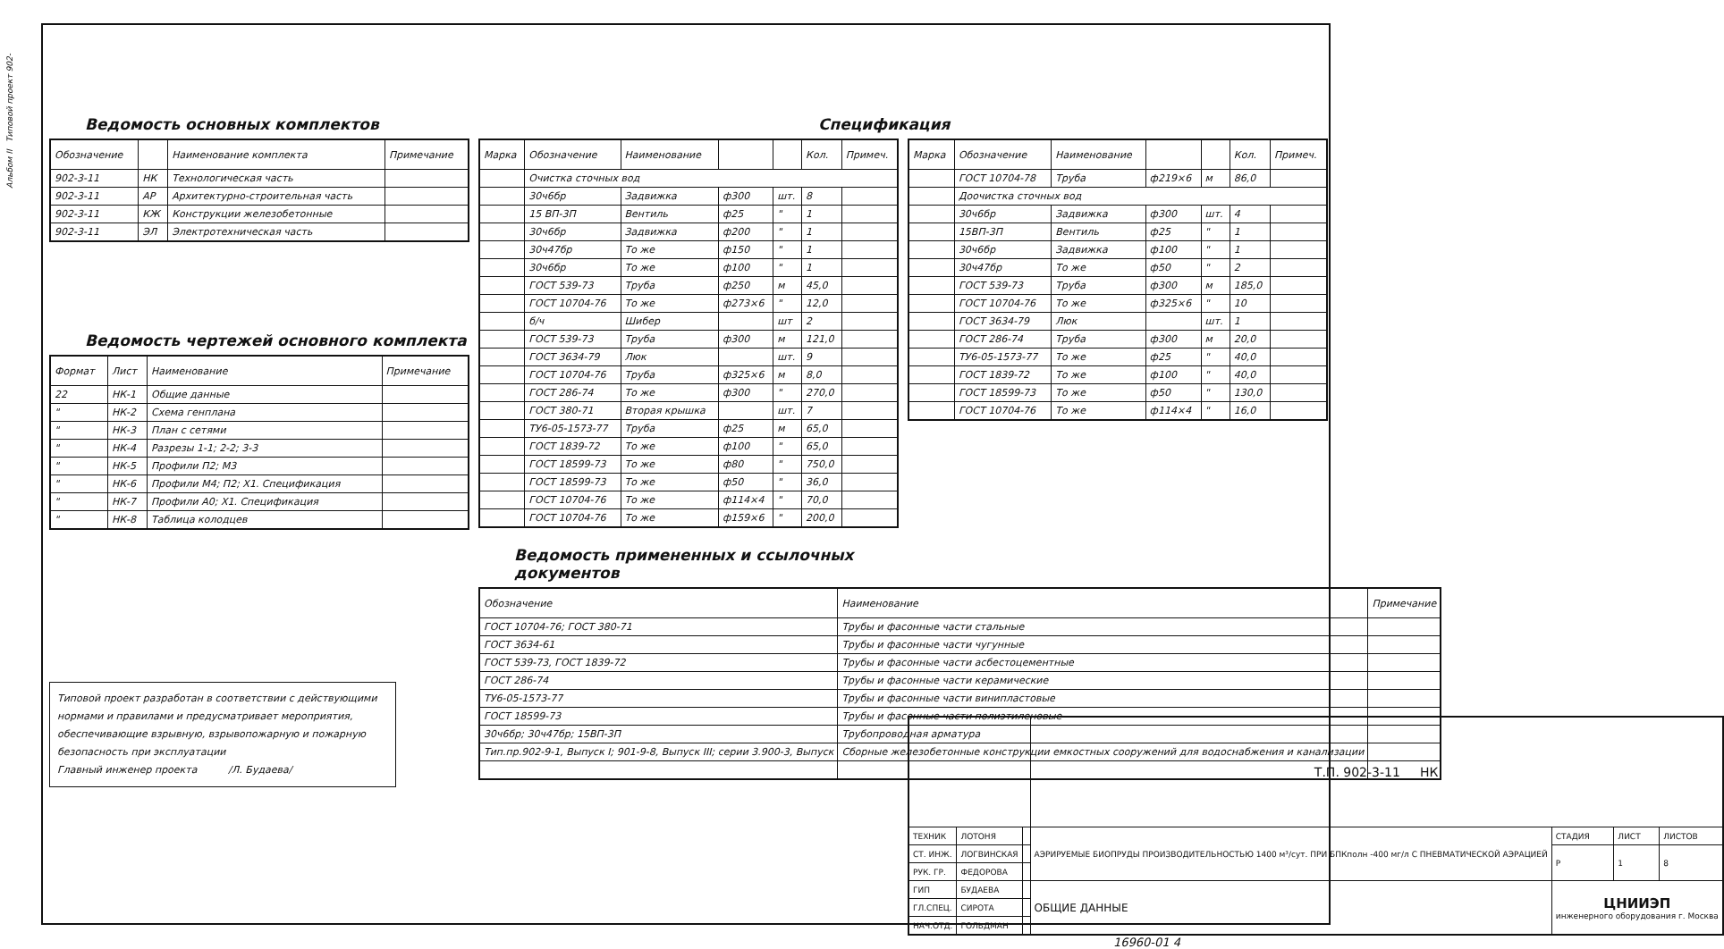Альбом II Типовой проект 902-
Ведомость основных комплектов
| Обозначение | | Наименование комплекта | Примечание |
| --- | --- | --- | --- |
| 902-3-11 | НК | Технологическая часть | |
| 902-3-11 | АР | Архитектурно-строительная часть | |
| 902-3-11 | КЖ | Конструкции железобетонные | |
| 902-3-11 | ЭЛ | Электротехническая часть | |
Ведомость чертежей основного комплекта
| Формат | Лист | Наименование | Примечание |
| --- | --- | --- | --- |
| 22 | НК-1 | Общие данные | |
| " | НК-2 | Схема генплана | |
| " | НК-3 | План с сетями | |
| " | НК-4 | Разрезы 1-1; 2-2; 3-3 | |
| " | НК-5 | Профили П2; М3 | |
| " | НК-6 | Профили М4; П2; Х1. Спецификация | |
| " | НК-7 | Профили А0; Х1. Спецификация | |
| " | НК-8 | Таблица колодцев | |
Типовой проект разработан в соответствии с действующими нормами и правилами и предусматривает мероприятия, обеспечивающие взрывную, взрывопожарную и пожарную безопасность при эксплуатации
Главный инженер проекта /Л. Будаева/
Спецификация
| Марка | Обозначение | Наименование | | | Кол. | Примеч. |
| --- | --- | --- | --- | --- | --- | --- |
| | Очистка сточных вод | | | | | |
| | 30ч6бр | Задвижка | ф300 | шт. | 8 | |
| | 15 ВП-3П | Вентиль | ф25 | " | 1 | |
| | 30ч6бр | Задвижка | ф200 | " | 1 | |
| | 30ч47бр | То же | ф150 | " | 1 | |
| | 30ч6бр | То же | ф100 | " | 1 | |
| | ГОСТ 539-73 | Труба | ф250 | м | 45,0 | |
| | ГОСТ 10704-76 | То же | ф273×6 | " | 12,0 | |
| | б/ч | Шибер | | шт | 2 | |
| | ГОСТ 539-73 | Труба | ф300 | м | 121,0 | |
| | ГОСТ 3634-79 | Люк | | шт. | 9 | |
| | ГОСТ 10704-76 | Труба | ф325×6 | м | 8,0 | |
| | ГОСТ 286-74 | То же | ф300 | " | 270,0 | |
| | ГОСТ 380-71 | Вторая крышка | | шт. | 7 | |
| | ТУ6-05-1573-77 | Труба | ф25 | м | 65,0 | |
| | ГОСТ 1839-72 | То же | ф100 | " | 65,0 | |
| | ГОСТ 18599-73 | То же | ф80 | " | 750,0 | |
| | ГОСТ 18599-73 | То же | ф50 | " | 36,0 | |
| | ГОСТ 10704-76 | То же | ф114×4 | " | 70,0 | |
| | ГОСТ 10704-76 | То же | ф159×6 | " | 200,0 | |
Ведомость примененных и ссылочных документов
| Обозначение | Наименование | Примечание |
| --- | --- | --- |
| ГОСТ 10704-76; ГОСТ 380-71 | Трубы и фасонные части стальные | |
| ГОСТ 3634-61 | Трубы и фасонные части чугунные | |
| ГОСТ 539-73, ГОСТ 1839-72 | Трубы и фасонные части асбестоцементные | |
| ГОСТ 286-74 | Трубы и фасонные части керамические | |
| ТУ6-05-1573-77 | Трубы и фасонные части винипластовые | |
| ГОСТ 18599-73 | Трубы и фасонные части полиэтиленовые | |
| 30ч6бр; 30ч47бр; 15ВП-3П | Трубопроводная арматура | |
| Тип.пр.902-9-1, Выпуск I; 901-9-8, Выпуск III; серии 3.900-3, Выпуск | Сборные железобетонные конструкции емкостных сооружений для водоснабжения и канализации | |
| Марка | Обозначение | Наименование | | | Кол. | Примеч. |
| --- | --- | --- | --- | --- | --- | --- |
| | ГОСТ 10704-78 | Труба | ф219×6 | м | 86,0 | |
| | Доочистка сточных вод | | | | | |
| | 30ч6бр | Задвижка | ф300 | шт. | 4 | |
| | 15ВП-3П | Вентиль | ф25 | " | 1 | |
| | 30ч6бр | Задвижка | ф100 | " | 1 | |
| | 30ч47бр | То же | ф50 | " | 2 | |
| | ГОСТ 539-73 | Труба | ф300 | м | 185,0 | |
| | ГОСТ 10704-76 | То же | ф325×6 | " | 10 | |
| | ГОСТ 3634-79 | Люк | | шт. | 1 | |
| | ГОСТ 286-74 | Труба | ф300 | м | 20,0 | |
| | ТУ6-05-1573-77 | То же | ф25 | " | 40,0 | |
| | ГОСТ 1839-72 | То же | ф100 | " | 40,0 | |
| | ГОСТ 18599-73 | То же | ф50 | " | 130,0 | |
| | ГОСТ 10704-76 | То же | ф114×4 | " | 16,0 | |
| | | | Т.П. 902-3-11 НК | | | |
| ТЕХНИК | ЛОТОНЯ | | АЭРИРУЕМЫЕ БИОПРУДЫ ПРОИЗВОДИТЕЛЬНОСТЬЮ 1400 м³/сут. ПРИ БПКполн -400 мг/л С ПНЕВМАТИЧЕСКОЙ АЭРАЦИЕЙ | СТАДИЯ | ЛИСТ | ЛИСТОВ |
| СТ. ИНЖ. | ЛОГВИНСКАЯ | | | Р | 1 | 8 |
| РУК. ГР. | ФЕДОРОВА | | | | | |
| ГИП | БУДАЕВА | | ОБЩИЕ ДАННЫЕ | ЦНИИЭП инженерного оборудования г. Москва | | |
| ГЛ.СПЕЦ. | СИРОТА | | | | | |
| НАЧ.ОТД. | ГОЛЬДМАН | | | | | |
16960-01 4